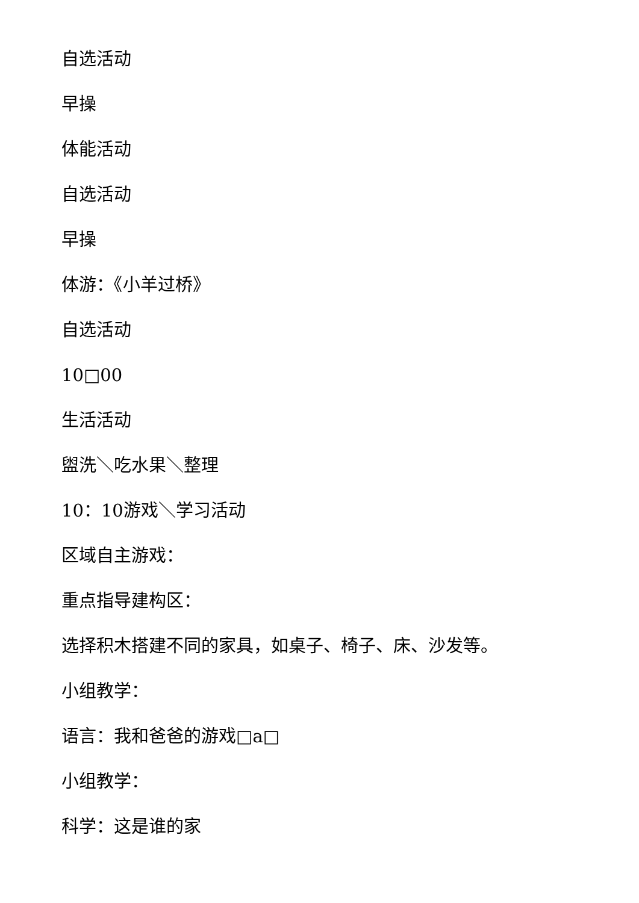自选活动
早操
体能活动
自选活动
早操
体游：《小羊过桥》
自选活动
10□00
生活活动
盥洗＼吃水果＼整理
10：10游戏＼学习活动
区域自主游戏：
重点指导建构区：
选择积木搭建不同的家具，如桌子、椅子、床、沙发等。
小组教学：
语言：我和爸爸的游戏□a□
小组教学：
科学：这是谁的家